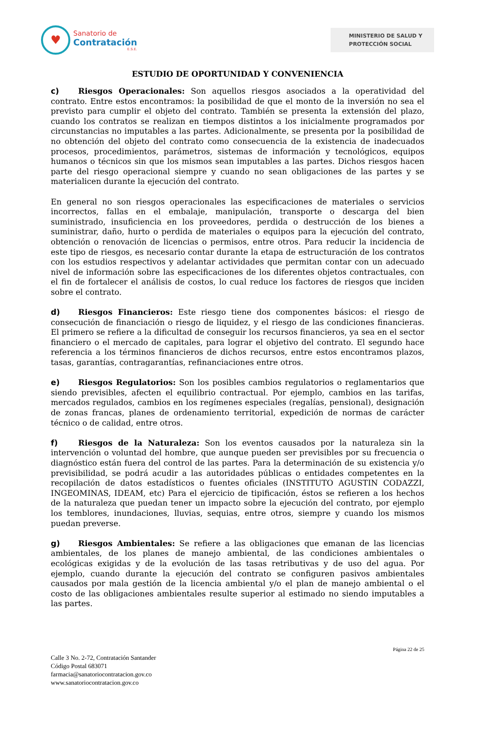♥
Sanatorio de
Contratación
E.S.E.
MINISTERIO DE SALUD Y
PROTECCIÓN SOCIAL
ESTUDIO DE OPORTUNIDAD Y CONVENIENCIA
c) Riesgos Operacionales: Son aquellos riesgos asociados a la operatividad del contrato. Entre estos encontramos: la posibilidad de que el monto de la inversión no sea el previsto para cumplir el objeto del contrato. También se presenta la extensión del plazo, cuando los contratos se realizan en tiempos distintos a los inicialmente programados por circunstancias no imputables a las partes. Adicionalmente, se presenta por la posibilidad de no obtención del objeto del contrato como consecuencia de la existencia de inadecuados procesos, procedimientos, parámetros, sistemas de información y tecnológicos, equipos humanos o técnicos sin que los mismos sean imputables a las partes. Dichos riesgos hacen parte del riesgo operacional siempre y cuando no sean obligaciones de las partes y se materialicen durante la ejecución del contrato.
En general no son riesgos operacionales las especificaciones de materiales o servicios incorrectos, fallas en el embalaje, manipulación, transporte o descarga del bien suministrado, insuficiencia en los proveedores, perdida o destrucción de los bienes a suministrar, daño, hurto o perdida de materiales o equipos para la ejecución del contrato, obtención o renovación de licencias o permisos, entre otros. Para reducir la incidencia de este tipo de riesgos, es necesario contar durante la etapa de estructuración de los contratos con los estudios respectivos y adelantar actividades que permitan contar con un adecuado nivel de información sobre las especificaciones de los diferentes objetos contractuales, con el fin de fortalecer el análisis de costos, lo cual reduce los factores de riesgos que inciden sobre el contrato.
d) Riesgos Financieros: Este riesgo tiene dos componentes básicos: el riesgo de consecución de financiación o riesgo de liquidez, y el riesgo de las condiciones financieras. El primero se refiere a la dificultad de conseguir los recursos financieros, ya sea en el sector financiero o el mercado de capitales, para lograr el objetivo del contrato. El segundo hace referencia a los términos financieros de dichos recursos, entre estos encontramos plazos, tasas, garantías, contragarantías, refinanciaciones entre otros.
e) Riesgos Regulatorios: Son los posibles cambios regulatorios o reglamentarios que siendo previsibles, afecten el equilibrio contractual. Por ejemplo, cambios en las tarifas, mercados regulados, cambios en los regímenes especiales (regalías, pensional), designación de zonas francas, planes de ordenamiento territorial, expedición de normas de carácter técnico o de calidad, entre otros.
f) Riesgos de la Naturaleza: Son los eventos causados por la naturaleza sin la intervención o voluntad del hombre, que aunque pueden ser previsibles por su frecuencia o diagnóstico están fuera del control de las partes. Para la determinación de su existencia y/o previsibilidad, se podrá acudir a las autoridades públicas o entidades competentes en la recopilación de datos estadísticos o fuentes oficiales (INSTITUTO AGUSTIN CODAZZI, INGEOMINAS, IDEAM, etc) Para el ejercicio de tipificación, éstos se refieren a los hechos de la naturaleza que puedan tener un impacto sobre la ejecución del contrato, por ejemplo los temblores, inundaciones, lluvias, sequias, entre otros, siempre y cuando los mismos puedan preverse.
g) Riesgos Ambientales: Se refiere a las obligaciones que emanan de las licencias ambientales, de los planes de manejo ambiental, de las condiciones ambientales o ecológicas exigidas y de la evolución de las tasas retributivas y de uso del agua. Por ejemplo, cuando durante la ejecución del contrato se configuren pasivos ambientales causados por mala gestión de la licencia ambiental y/o el plan de manejo ambiental o el costo de las obligaciones ambientales resulte superior al estimado no siendo imputables a las partes.
Página 22 de 25
Calle 3 No. 2-72, Contratación Santander
Código Postal 683071
farmacia@sanatoriocontratacion.gov.co
www.sanatoriocontratacion.gov.co